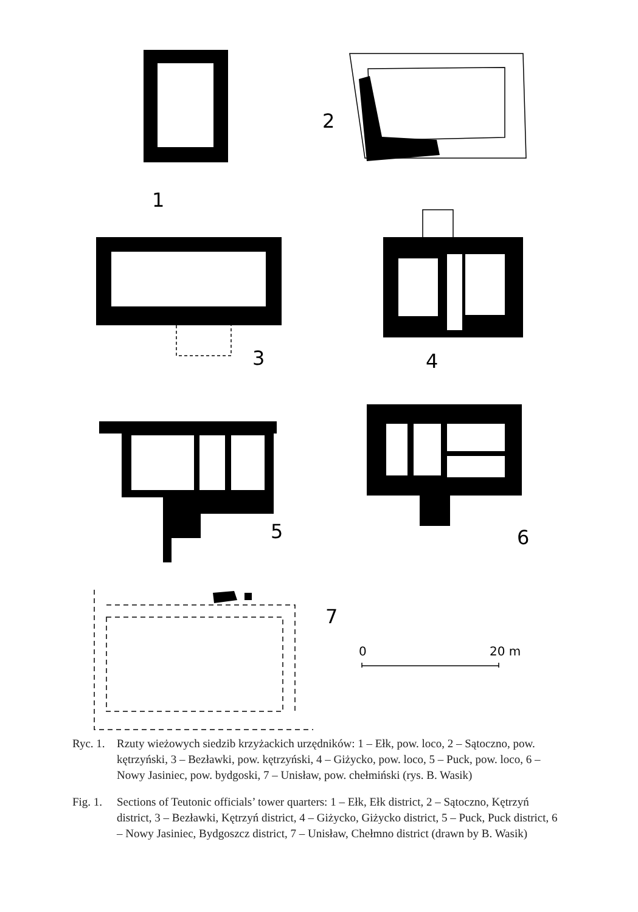1
2
3
4
5
6
7
0
20 m
Ryc. 1. Rzuty wieżowych siedzib krzyżackich urzędników: 1 – Ełk, pow. loco, 2 – Sątoczno, pow. kętrzyński, 3 – Bezławki, pow. kętrzyński, 4 – Giżycko, pow. loco, 5 – Puck, pow. loco, 6 – Nowy Jasiniec, pow. bydgoski, 7 – Unisław, pow. chełmiński (rys. B. Wasik)
Fig. 1. Sections of Teutonic officials’ tower quarters: 1 – Ełk, Ełk district, 2 – Sątoczno, Kętrzyń district, 3 – Bezławki, Kętrzyń district, 4 – Giżycko, Giżycko district, 5 – Puck, Puck district, 6 – Nowy Jasiniec, Bydgoszcz district, 7 – Unisław, Chełmno district (drawn by B. Wasik)